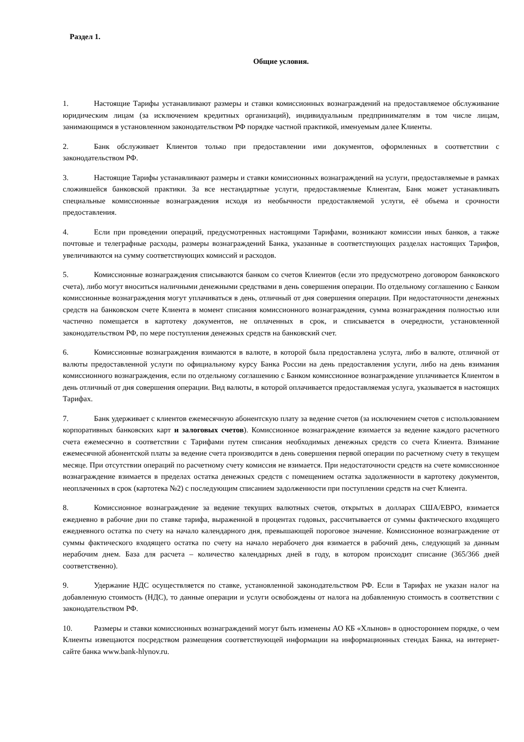Раздел 1.
Общие условия.
1. Настоящие Тарифы устанавливают размеры и ставки комиссионных вознаграждений на предоставляемое обслуживание юридическим лицам (за исключением кредитных организаций), индивидуальным предпринимателям в том числе лицам, занимающимся в установленном законодательством РФ порядке частной практикой, именуемым далее Клиенты.
2. Банк обслуживает Клиентов только при предоставлении ими документов, оформленных в соответствии с законодательством РФ.
3. Настоящие Тарифы устанавливают размеры и ставки комиссионных вознаграждений на услуги, предоставляемые в рамках сложившейся банковской практики. За все нестандартные услуги, предоставляемые Клиентам, Банк может устанавливать специальные комиссионные вознаграждения исходя из необычности предоставляемой услуги, её объема и срочности предоставления.
4. Если при проведении операций, предусмотренных настоящими Тарифами, возникают комиссии иных банков, а также почтовые и телеграфные расходы, размеры вознаграждений Банка, указанные в соответствующих разделах настоящих Тарифов, увеличиваются на сумму соответствующих комиссий и расходов.
5. Комиссионные вознаграждения списываются банком со счетов Клиентов (если это предусмотрено договором банковского счета), либо могут вноситься наличными денежными средствами в день совершения операции. По отдельному соглашению с Банком комиссионные вознаграждения могут уплачиваться в день, отличный от дня совершения операции. При недостаточности денежных средств на банковском счете Клиента в момент списания комиссионного вознаграждения, сумма вознаграждения полностью или частично помещается в картотеку документов, не оплаченных в срок, и списывается в очередности, установленной законодательством РФ, по мере поступления денежных средств на банковский счет.
6. Комиссионные вознаграждения взимаются в валюте, в которой была предоставлена услуга, либо в валюте, отличной от валюты предоставленной услуги по официальному курсу Банка России на день предоставления услуги, либо на день взимания комиссионного вознаграждения, если по отдельному соглашению с Банком комиссионное вознаграждение уплачивается Клиентом в день отличный от дня совершения операции. Вид валюты, в которой оплачивается предоставляемая услуга, указывается в настоящих Тарифах.
7. Банк удерживает с клиентов ежемесячную абонентскую плату за ведение счетов (за исключением счетов с использованием корпоративных банковских карт и залоговых счетов). Комиссионное вознаграждение взимается за ведение каждого расчетного счета ежемесячно в соответствии с Тарифами путем списания необходимых денежных средств со счета Клиента. Взимание ежемесячной абонентской платы за ведение счета производится в день совершения первой операции по расчетному счету в текущем месяце. При отсутствии операций по расчетному счету комиссия не взимается. При недостаточности средств на счете комиссионное вознаграждение взимается в пределах остатка денежных средств с помещением остатка задолженности в картотеку документов, неоплаченных в срок (картотека №2) с последующим списанием задолженности при поступлении средств на счет Клиента.
8. Комиссионное вознаграждение за ведение текущих валютных счетов, открытых в долларах США/ЕВРО, взимается ежедневно в рабочие дни по ставке тарифа, выраженной в процентах годовых, рассчитывается от суммы фактического входящего ежедневного остатка по счету на начало календарного дня, превышающей пороговое значение. Комиссионное вознаграждение от суммы фактического входящего остатка по счету на начало нерабочего дня взимается в рабочий день, следующий за данным нерабочим днем. База для расчета – количество календарных дней в году, в котором происходит списание (365/366 дней соответственно).
9. Удержание НДС осуществляется по ставке, установленной законодательством РФ. Если в Тарифах не указан налог на добавленную стоимость (НДС), то данные операции и услуги освобождены от налога на добавленную стоимость в соответствии с законодательством РФ.
10. Размеры и ставки комиссионных вознаграждений могут быть изменены АО КБ «Хлынов» в одностороннем порядке, о чем Клиенты извещаются посредством размещения соответствующей информации на информационных стендах Банка, на интернет-сайте банка www.bank-hlynov.ru.